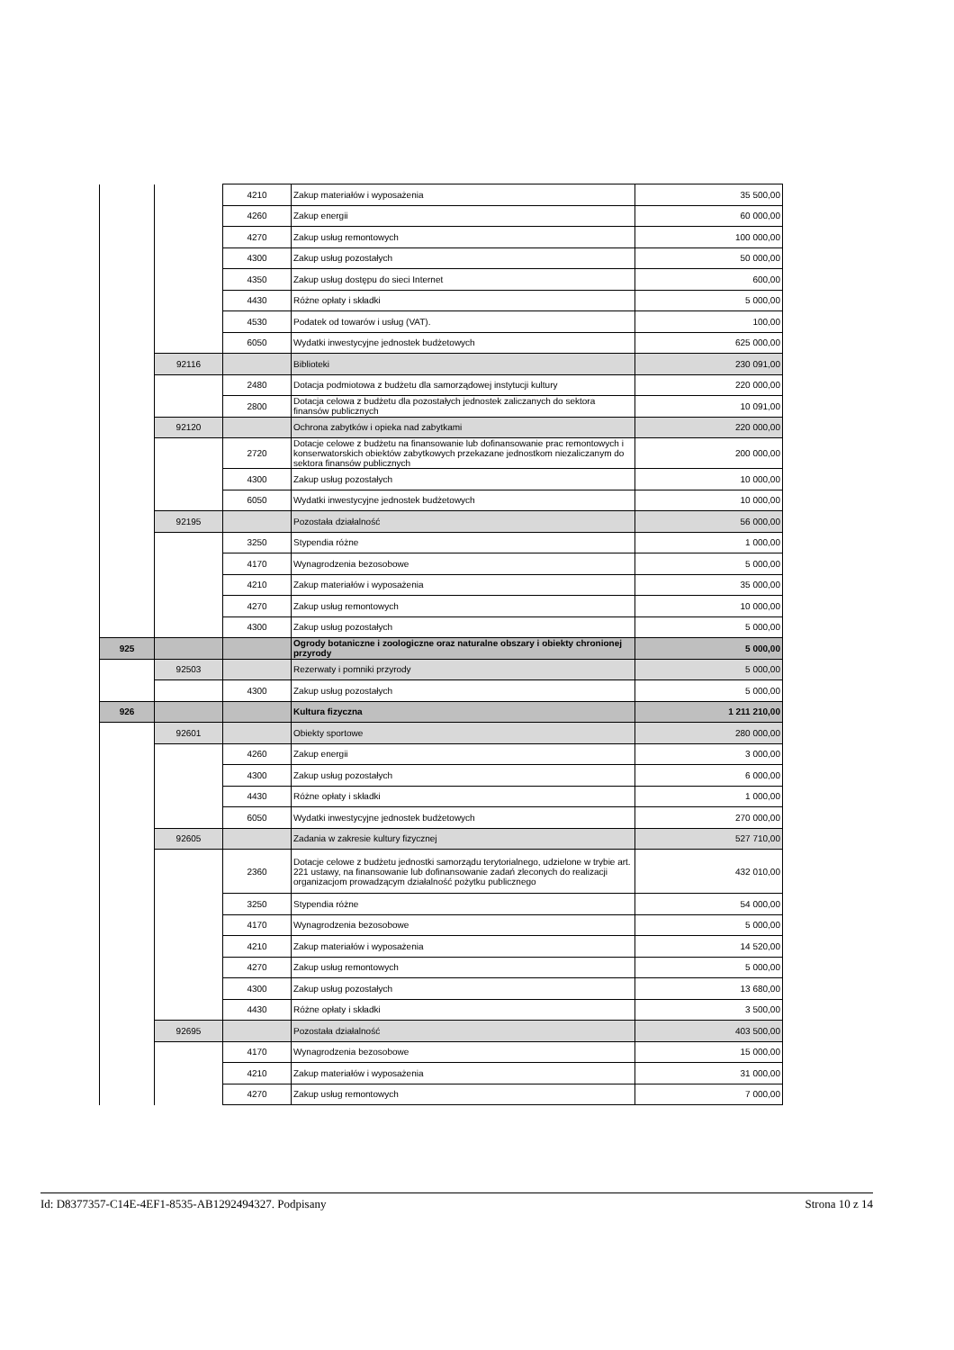| | | 4210 | Zakup materiałów i wyposażenia | 35 500,00 |
| | | 4260 | Zakup energii | 60 000,00 |
| | | 4270 | Zakup usług remontowych | 100 000,00 |
| | | 4300 | Zakup usług pozostałych | 50 000,00 |
| | | 4350 | Zakup usług dostępu do sieci Internet | 600,00 |
| | | 4430 | Różne opłaty i składki | 5 000,00 |
| | | 4530 | Podatek od towarów i usług (VAT). | 100,00 |
| | | 6050 | Wydatki inwestycyjne jednostek budżetowych | 625 000,00 |
| | 92116 | | Biblioteki | 230 091,00 |
| | | 2480 | Dotacja podmiotowa z budżetu dla samorządowej instytucji kultury | 220 000,00 |
| | | 2800 | Dotacja celowa z budżetu dla pozostałych jednostek zaliczanych do sektora finansów publicznych | 10 091,00 |
| | 92120 | | Ochrona zabytków i opieka nad zabytkami | 220 000,00 |
| | | 2720 | Dotacje celowe z budżetu na finansowanie lub dofinansowanie prac remontowych i konserwatorskich obiektów zabytkowych przekazane jednostkom niezaliczanym do sektora finansów publicznych | 200 000,00 |
| | | 4300 | Zakup usług pozostałych | 10 000,00 |
| | | 6050 | Wydatki inwestycyjne jednostek budżetowych | 10 000,00 |
| | 92195 | | Pozostała działalność | 56 000,00 |
| | | 3250 | Stypendia różne | 1 000,00 |
| | | 4170 | Wynagrodzenia bezosobowe | 5 000,00 |
| | | 4210 | Zakup materiałów i wyposażenia | 35 000,00 |
| | | 4270 | Zakup usług remontowych | 10 000,00 |
| | | 4300 | Zakup usług pozostałych | 5 000,00 |
| 925 | | | Ogrody botaniczne i zoologiczne oraz naturalne obszary i obiekty chronionej przyrody | 5 000,00 |
| | 92503 | | Rezerwaty i pomniki przyrody | 5 000,00 |
| | | 4300 | Zakup usług pozostałych | 5 000,00 |
| 926 | | | Kultura fizyczna | 1 211 210,00 |
| | 92601 | | Obiekty sportowe | 280 000,00 |
| | | 4260 | Zakup energii | 3 000,00 |
| | | 4300 | Zakup usług pozostałych | 6 000,00 |
| | | 4430 | Różne opłaty i składki | 1 000,00 |
| | | 6050 | Wydatki inwestycyjne jednostek budżetowych | 270 000,00 |
| | 92605 | | Zadania w zakresie kultury fizycznej | 527 710,00 |
| | | 2360 | Dotacje celowe z budżetu jednostki samorządu terytorialnego, udzielone w trybie art. 221 ustawy, na finansowanie lub dofinansowanie zadań zleconych do realizacji organizacjom prowadzącym działalność pożytku publicznego | 432 010,00 |
| | | 3250 | Stypendia różne | 54 000,00 |
| | | 4170 | Wynagrodzenia bezosobowe | 5 000,00 |
| | | 4210 | Zakup materiałów i wyposażenia | 14 520,00 |
| | | 4270 | Zakup usług remontowych | 5 000,00 |
| | | 4300 | Zakup usług pozostałych | 13 680,00 |
| | | 4430 | Różne opłaty i składki | 3 500,00 |
| | 92695 | | Pozostała działalność | 403 500,00 |
| | | 4170 | Wynagrodzenia bezosobowe | 15 000,00 |
| | | 4210 | Zakup materiałów i wyposażenia | 31 000,00 |
| | | 4270 | Zakup usług remontowych | 7 000,00 |
Id: D8377357-C14E-4EF1-8535-AB1292494327. Podpisany Strona 10 z 14